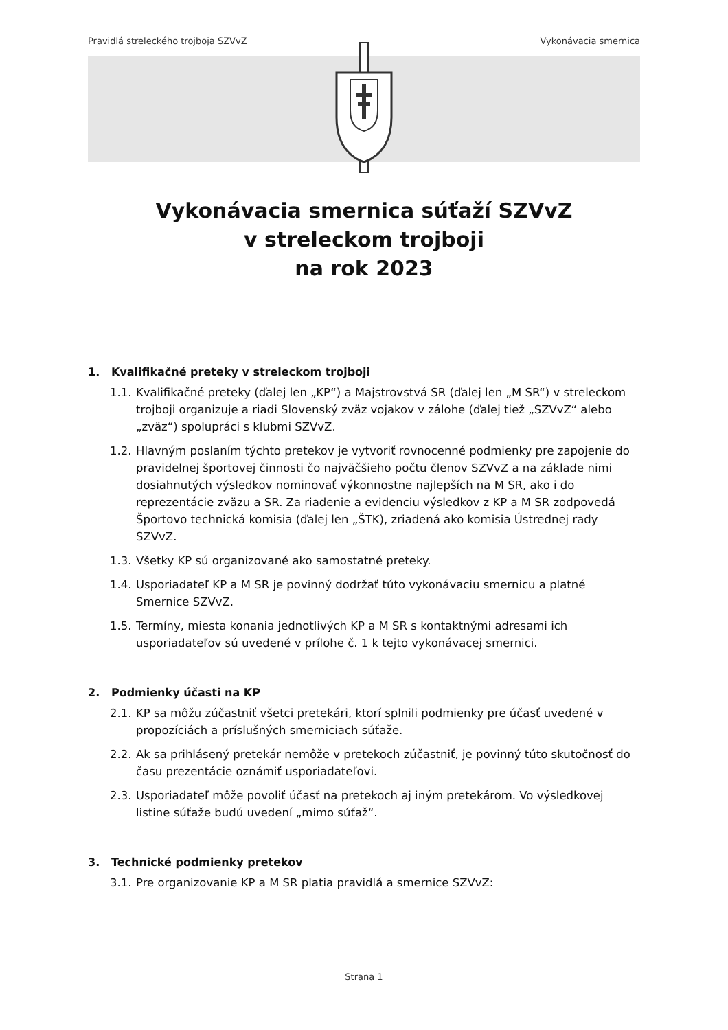Pravidlá streleckého trojboja SZVvZ
Vykonávacia smernica
Vykonávacia smernica súťaží SZVvZ
v streleckom trojboji
na rok 2023
1. Kvalifikačné preteky v streleckom trojboji
1.1. Kvalifikačné preteky (ďalej len „KP“) a Majstrovstvá SR (ďalej len „M SR“) v streleckom trojboji organizuje a riadi Slovenský zväz vojakov v zálohe (ďalej tiež „SZVvZ“ alebo „zväz“) spolupráci s klubmi SZVvZ.
1.2. Hlavným poslaním týchto pretekov je vytvoriť rovnocenné podmienky pre zapojenie do pravidelnej športovej činnosti čo najväčšieho počtu členov SZVvZ a na základe nimi dosiahnutých výsledkov nominovať výkonnostne najlepších na M SR, ako i do reprezentácie zväzu a SR. Za riadenie a evidenciu výsledkov z KP a M SR zodpovedá Športovo technická komisia (ďalej len „ŠTK), zriadená ako komisia Ústrednej rady SZVvZ.
1.3. Všetky KP sú organizované ako samostatné preteky.
1.4. Usporiadateľ KP a M SR je povinný dodržať túto vykonávaciu smernicu a platné Smernice SZVvZ.
1.5. Termíny, miesta konania jednotlivých KP a M SR s kontaktnými adresami ich usporiadateľov sú uvedené v prílohe č. 1 k tejto vykonávacej smernici.
2. Podmienky účasti na KP
2.1. KP sa môžu zúčastniť všetci pretekári, ktorí splnili podmienky pre účasť uvedené v propozíciách a príslušných smerniciach súťaže.
2.2. Ak sa prihlásený pretekár nemôže v pretekoch zúčastniť, je povinný túto skutočnosť do času prezentácie oznámiť usporiadateľovi.
2.3. Usporiadateľ môže povoliť účasť na pretekoch aj iným pretekárom. Vo výsledkovej listine súťaže budú uvedení „mimo súťaž“.
3. Technické podmienky pretekov
3.1. Pre organizovanie KP a M SR platia pravidlá a smernice SZVvZ:
Strana 1